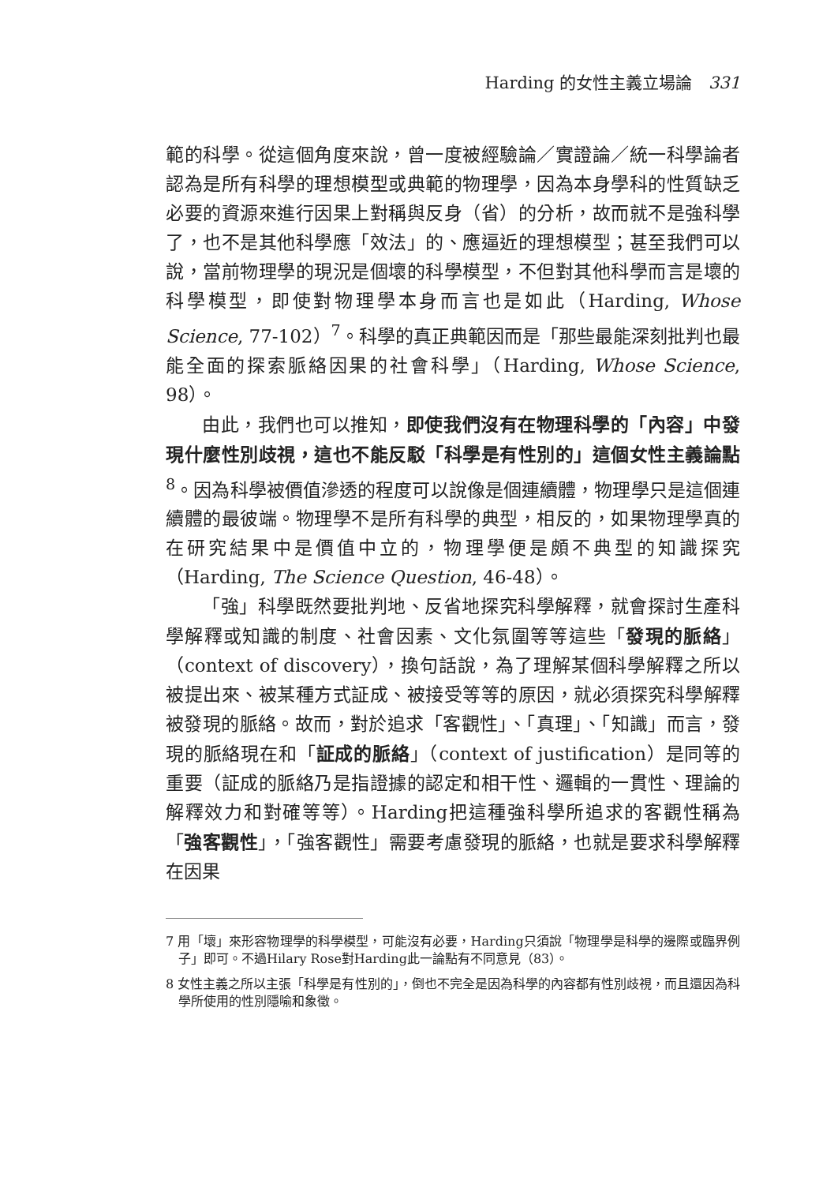Harding 的女性主義立場論 331
範的科學。從這個角度來說，曾一度被經驗論／實證論／統一科學論者認為是所有科學的理想模型或典範的物理學，因為本身學科的性質缺乏必要的資源來進行因果上對稱與反身（省）的分析，故而就不是強科學了，也不是其他科學應「效法」的、應逼近的理想模型；甚至我們可以說，當前物理學的現況是個壞的科學模型，不但對其他科學而言是壞的科學模型，即使對物理學本身而言也是如此（Harding, Whose Science, 77-102）<sup>7</sup>。科學的真正典範因而是「那些最能深刻批判也最能全面的探索脈絡因果的社會科學」（Harding, Whose Science, 98）。
由此，我們也可以推知，即使我們沒有在物理科學的「內容」中發現什麼性別歧視，這也不能反駁「科學是有性別的」這個女性主義論點<sup>8</sup>。因為科學被價值滲透的程度可以說像是個連續體，物理學只是這個連續體的最彼端。物理學不是所有科學的典型，相反的，如果物理學真的在研究結果中是價值中立的，物理學便是頗不典型的知識探究（Harding, The Science Question, 46-48）。
「強」科學既然要批判地、反省地探究科學解釋，就會探討生產科學解釋或知識的制度、社會因素、文化氛圍等等這些「發現的脈絡」（context of discovery），換句話說，為了理解某個科學解釋之所以被提出來、被某種方式証成、被接受等等的原因，就必須探究科學解釋被發現的脈絡。故而，對於追求「客觀性」、「真理」、「知識」而言，發現的脈絡現在和「証成的脈絡」（context of justification）是同等的重要（証成的脈絡乃是指證據的認定和相干性、邏輯的一貫性、理論的解釋效力和對確等等）。Harding把這種強科學所追求的客觀性稱為「強客觀性」，「強客觀性」需要考慮發現的脈絡，也就是要求科學解釋在因果
7 用「壞」來形容物理學的科學模型，可能沒有必要，Harding只須說「物理學是科學的邊際或臨界例子」即可。不過Hilary Rose對Harding此一論點有不同意見（83）。
8 女性主義之所以主張「科學是有性別的」，倒也不完全是因為科學的內容都有性別歧視，而且還因為科學所使用的性別隱喻和象徵。